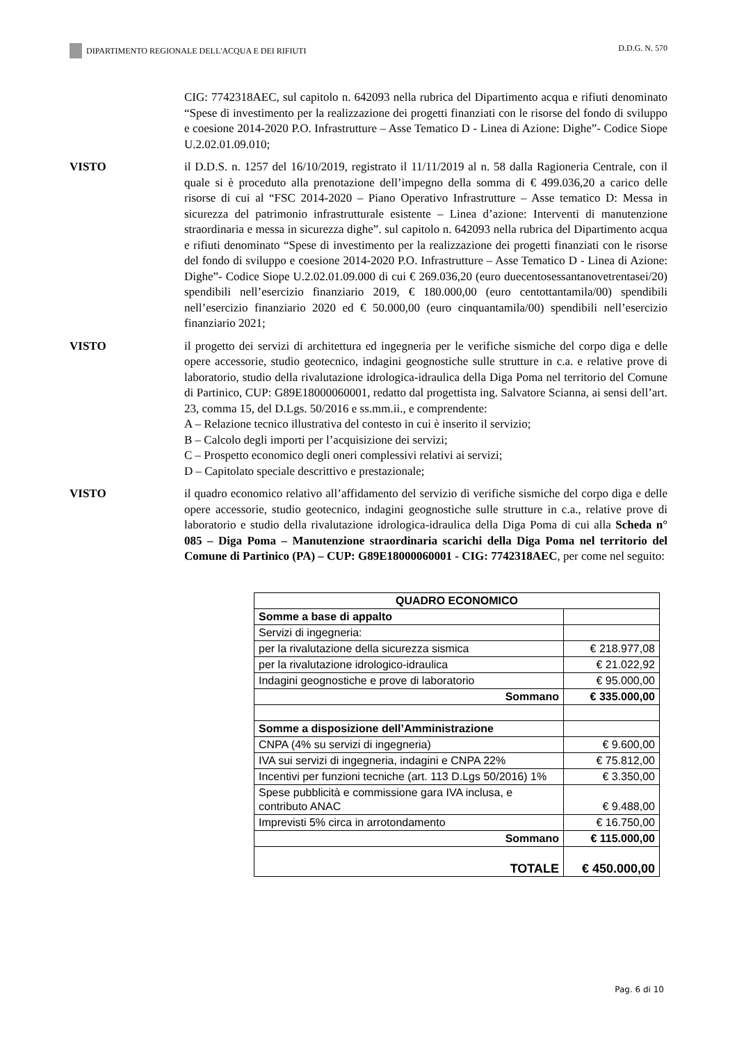DIPARTIMENTO REGIONALE DELL'ACQUA E DEI RIFIUTI
D.D.G. N. 570
CIG: 7742318AEC, sul capitolo n. 642093 nella rubrica del Dipartimento acqua e rifiuti denominato “Spese di investimento per la realizzazione dei progetti finanziati con le risorse del fondo di sviluppo e coesione 2014-2020 P.O. Infrastrutture – Asse Tematico D - Linea di Azione: Dighe”- Codice Siope U.2.02.01.09.010;
VISTO il D.D.S. n. 1257 del 16/10/2019, registrato il 11/11/2019 al n. 58 dalla Ragioneria Centrale, con il quale si è proceduto alla prenotazione dell’impegno della somma di € 499.036,20 a carico delle risorse di cui al “FSC 2014-2020 – Piano Operativo Infrastrutture – Asse tematico D: Messa in sicurezza del patrimonio infrastrutturale esistente – Linea d’azione: Interventi di manutenzione straordinaria e messa in sicurezza dighe”. sul capitolo n. 642093 nella rubrica del Dipartimento acqua e rifiuti denominato “Spese di investimento per la realizzazione dei progetti finanziati con le risorse del fondo di sviluppo e coesione 2014-2020 P.O. Infrastrutture – Asse Tematico D - Linea di Azione: Dighe”- Codice Siope U.2.02.01.09.000 di cui € 269.036,20 (euro duecentosessantanovetrentasei/20) spendibili nell’esercizio finanziario 2019, € 180.000,00 (euro centottantamila/00) spendibili nell’esercizio finanziario 2020 ed € 50.000,00 (euro cinquantamila/00) spendibili nell’esercizio finanziario 2021;
VISTO il progetto dei servizi di architettura ed ingegneria per le verifiche sismiche del corpo diga e delle opere accessorie, studio geotecnico, indagini geognostiche sulle strutture in c.a. e relative prove di laboratorio, studio della rivalutazione idrologica-idraulica della Diga Poma nel territorio del Comune di Partinico, CUP: G89E18000060001, redatto dal progettista ing. Salvatore Scianna, ai sensi dell’art. 23, comma 15, del D.Lgs. 50/2016 e ss.mm.ii., e comprendente:
A – Relazione tecnico illustrativa del contesto in cui è inserito il servizio;
B – Calcolo degli importi per l’acquisizione dei servizi;
C – Prospetto economico degli oneri complessivi relativi ai servizi;
D – Capitolato speciale descrittivo e prestazionale;
VISTO il quadro economico relativo all’affidamento del servizio di verifiche sismiche del corpo diga e delle opere accessorie, studio geotecnico, indagini geognostiche sulle strutture in c.a., relative prove di laboratorio e studio della rivalutazione idrologica-idraulica della Diga Poma di cui alla Scheda n° 085 – Diga Poma – Manutenzione straordinaria scarichi della Diga Poma nel territorio del Comune di Partinico (PA) – CUP: G89E18000060001 - CIG: 7742318AEC, per come nel seguito:
| QUADRO ECONOMICO | |
| Somme a base di appalto | |
| Servizi di ingegneria: | |
| per la rivalutazione della sicurezza sismica | € 218.977,08 |
| per la rivalutazione idrologico-idraulica | € 21.022,92 |
| Indagini geognostiche e prove di laboratorio | € 95.000,00 |
| Sommano | € 335.000,00 |
| Somme a disposizione dell’Amministrazione | |
| CNPA (4% su servizi di ingegneria) | € 9.600,00 |
| IVA sui servizi di ingegneria, indagini e CNPA 22% | € 75.812,00 |
| Incentivi per funzioni tecniche (art. 113 D.Lgs 50/2016) 1% | € 3.350,00 |
| Spese pubblicità e commissione gara IVA inclusa, e contributo ANAC | € 9.488,00 |
| Imprevisti 5% circa in arrotondamento | € 16.750,00 |
| Sommano | € 115.000,00 |
| TOTALE | € 450.000,00 |
Pag. 6 di 10